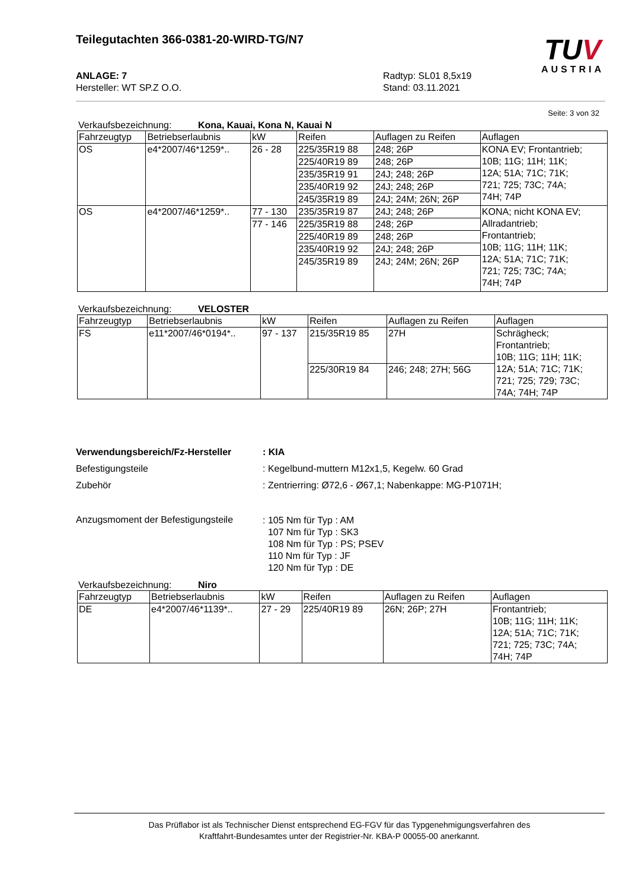TUV
AUSTRIA
Teilegutachten 366-0381-20-WIRD-TG/N7
ANLAGE: 7
Hersteller: WT SP.Z O.O.
Radtyp: SL01 8,5x19
Stand: 03.11.2021
Seite: 3 von 32
Verkaufsbezeichnung: Kona, Kauai, Kona N, Kauai N
| Fahrzeugtyp | Betriebserlaubnis | kW | Reifen | Auflagen zu Reifen | Auflagen |
| OS | e4*2007/46*1259*.. | 26 - 28 | 225/35R19 88 | 248; 26P | KONA EV; Frontantrieb; 10B; 11G; 11H; 11K; 12A; 51A; 71C; 71K; 721; 725; 73C; 74A; 74H; 74P |
| | | | 225/40R19 89 | 248; 26P | |
| | | | 235/35R19 91 | 24J; 248; 26P | |
| | | | 235/40R19 92 | 24J; 248; 26P | |
| | | | 245/35R19 89 | 24J; 24M; 26N; 26P | |
| OS | e4*2007/46*1259*.. | 77 - 130 | 235/35R19 87 | 24J; 248; 26P | KONA; nicht KONA EV; Allradantrieb; Frontantrieb; 10B; 11G; 11H; 11K; 12A; 51A; 71C; 71K; 721; 725; 73C; 74A; 74H; 74P |
| | | 77 - 146 | 225/35R19 88 | 248; 26P | |
| | | | 225/40R19 89 | 248; 26P | |
| | | | 235/40R19 92 | 24J; 248; 26P | |
| | | | 245/35R19 89 | 24J; 24M; 26N; 26P | |
Verkaufsbezeichnung: VELOSTER
| Fahrzeugtyp | Betriebserlaubnis | kW | Reifen | Auflagen zu Reifen | Auflagen |
| FS | e11*2007/46*0194*.. | 97 - 137 | 215/35R19 85 | 27H | Schrägheck; Frontantrieb; 10B; 11G; 11H; 11K; 12A; 51A; 71C; 71K; 721; 725; 729; 73C; 74A; 74H; 74P |
| | | | 225/30R19 84 | 246; 248; 27H; 56G | |
Verwendungsbereich/Fz-Hersteller : KIA
Befestigungsteile : Kegelbund-muttern M12x1,5, Kegelw. 60 Grad
Zubehör : Zentrierring: Ø72,6 - Ø67,1; Nabenkappe: MG-P1071H;
Anzugsmoment der Befestigungsteile
: 105 Nm für Typ : AM
107 Nm für Typ : SK3
108 Nm für Typ : PS; PSEV
110 Nm für Typ : JF
120 Nm für Typ : DE
Verkaufsbezeichnung: Niro
| Fahrzeugtyp | Betriebserlaubnis | kW | Reifen | Auflagen zu Reifen | Auflagen |
| DE | e4*2007/46*1139*.. | 27 - 29 | 225/40R19 89 | 26N; 26P; 27H | Frontantrieb; 10B; 11G; 11H; 11K; 12A; 51A; 71C; 71K; 721; 725; 73C; 74A; 74H; 74P |
Das Prüflabor ist als Technischer Dienst entsprechend EG-FGV für das Typgenehmigungsverfahren des
Kraftfahrt-Bundesamtes unter der Registrier-Nr. KBA-P 00055-00 anerkannt.